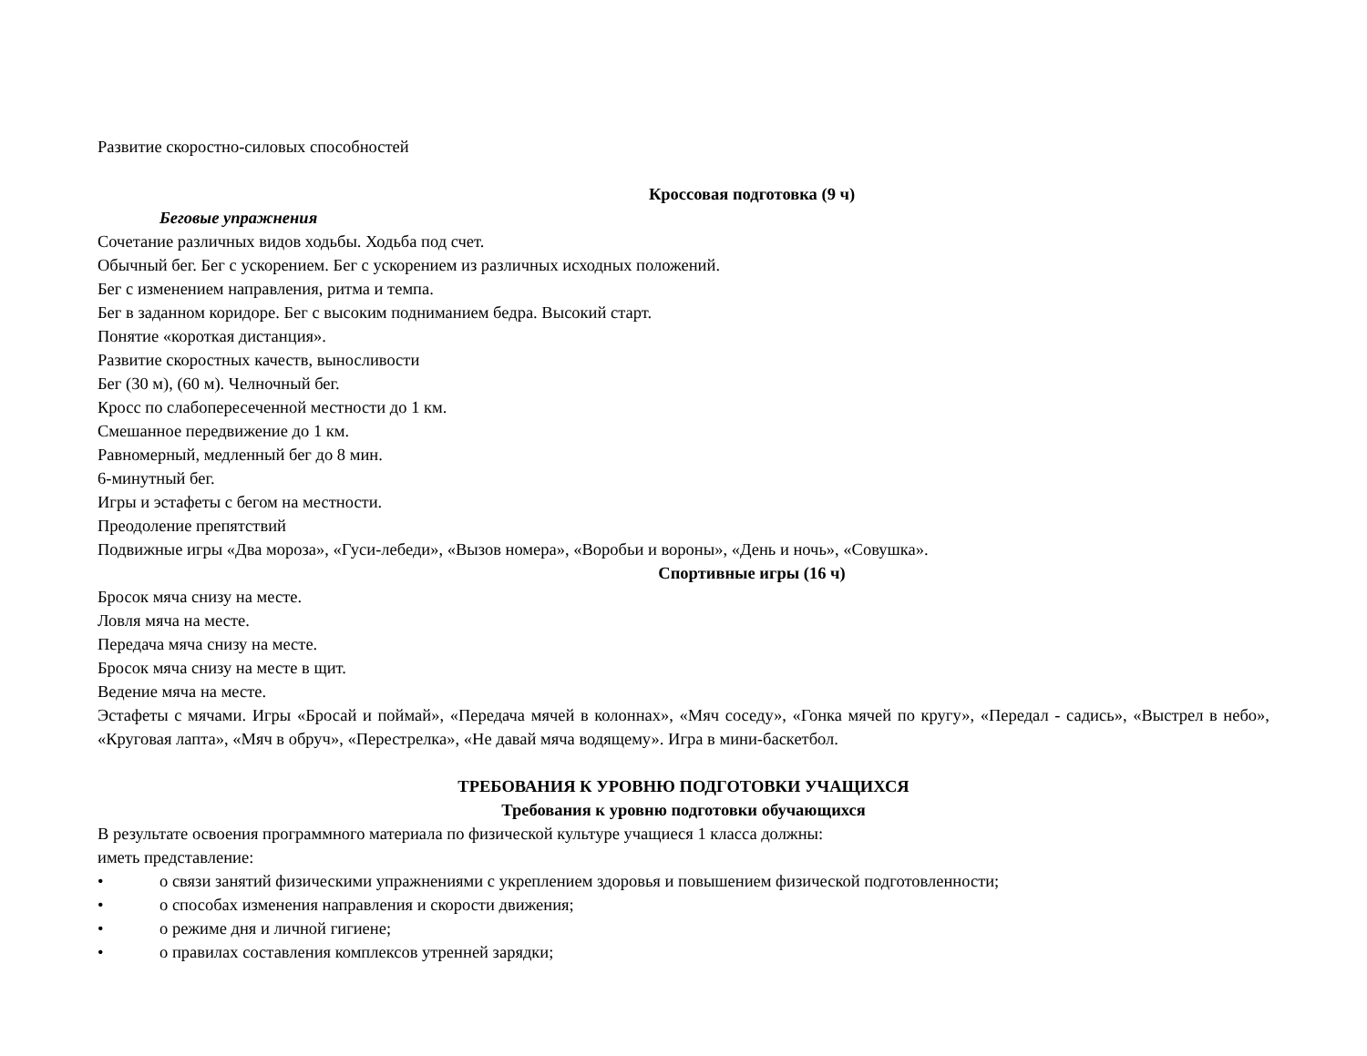Развитие скоростно-силовых способностей
Кроссовая подготовка (9 ч)
Беговые упражнения
Сочетание различных видов ходьбы. Ходьба под счет.
Обычный бег. Бег с ускорением. Бег с ускорением из различных исходных положений.
Бег с изменением направления, ритма и темпа.
Бег в заданном коридоре. Бег с высоким подниманием бедра. Высокий старт.
Понятие «короткая дистанция».
Развитие скоростных качеств, выносливости
Бег (30 м), (60 м). Челночный бег.
Кросс по слабопересеченной местности до 1 км.
Смешанное передвижение до 1 км.
Равномерный, медленный бег до 8 мин.
6-минутный бег.
Игры и эстафеты с бегом на местности.
Преодоление препятствий
Подвижные игры «Два мороза», «Гуси-лебеди», «Вызов номера», «Воробьи и вороны», «День и ночь», «Совушка».
Спортивные игры (16 ч)
Бросок мяча снизу на месте.
Ловля мяча на месте.
Передача мяча снизу на месте.
Бросок мяча снизу на месте в щит.
Ведение мяча на месте.
Эстафеты с мячами. Игры «Бросай и поймай», «Передача мячей в колоннах», «Мяч соседу», «Гонка мячей по кругу», «Передал - садись», «Выстрел в небо», «Круговая лапта», «Мяч в обруч», «Перестрелка», «Не давай мяча водящему». Игра в мини-баскетбол.
ТРЕБОВАНИЯ К УРОВНЮ ПОДГОТОВКИ УЧАЩИХСЯ
Требования к уровню подготовки обучающихся
В результате освоения программного материала по физической культуре учащиеся 1 класса должны:
иметь представление:
• о связи занятий физическими упражнениями с укреплением здоровья и повышением физической подготовленности;
• о способах изменения направления и скорости движения;
• о режиме дня и личной гигиене;
• о правилах составления комплексов утренней зарядки;